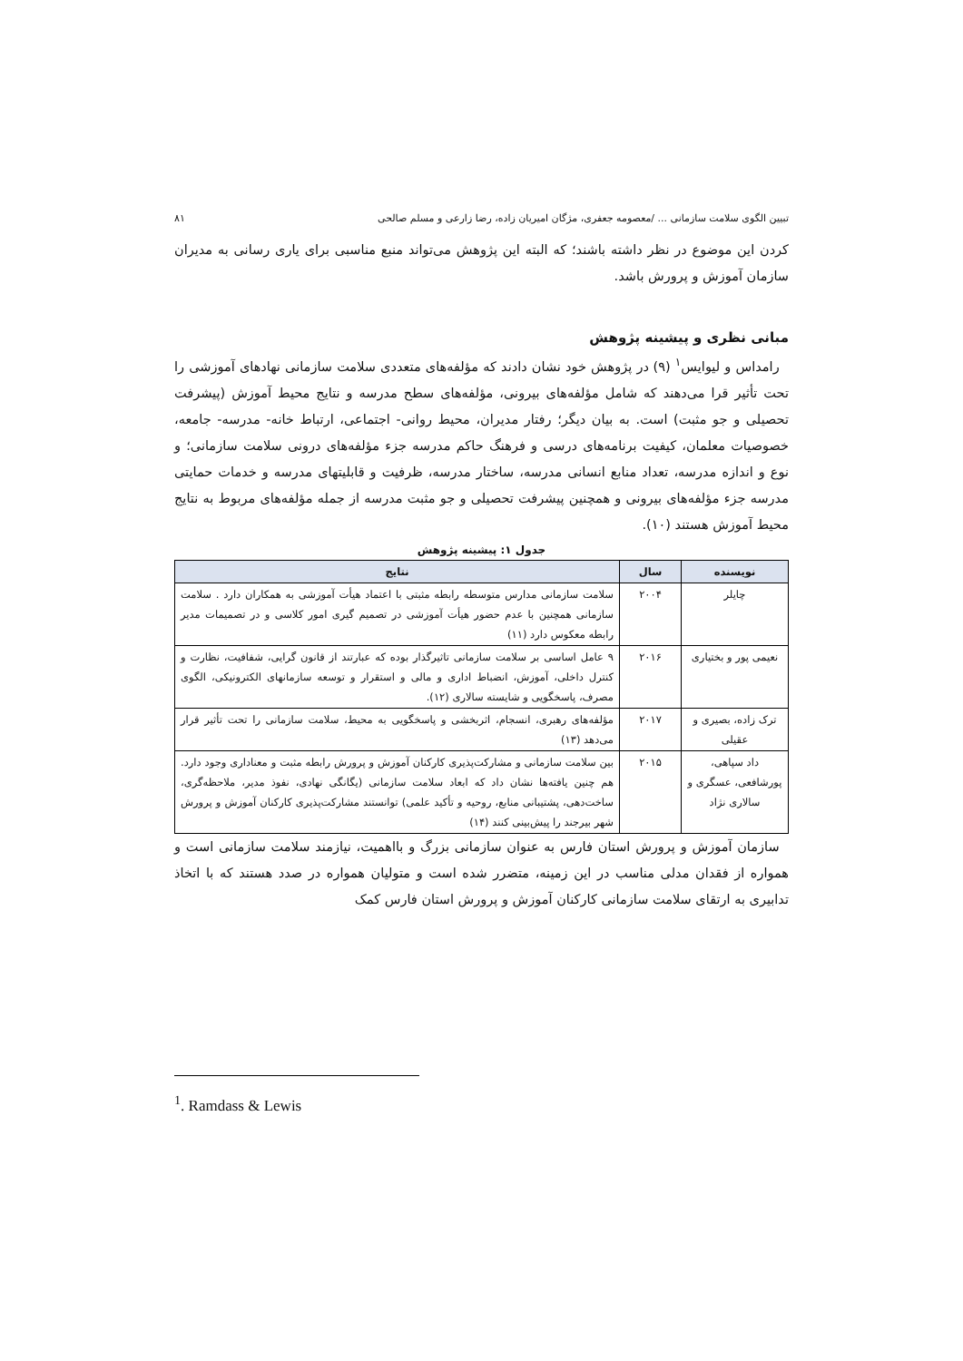تبیین الگوی سلامت سازمانی ... /معصومه جعفری، مژگان امیریان زاده، رضا زارعی و مسلم صالحی ۸۱
کردن این موضوع در نظر داشته باشند؛ که البته این پژوهش می‌تواند منبع مناسبی برای یاری رسانی به مدیران سازمان آموزش و پرورش باشد.
مبانی نظری و پیشینه پژوهش
رامداس و لیوایس<sup>۱</sup> (۹) در پژوهش خود نشان دادند که مؤلفه‌های متعددی سلامت سازمانی نهادهای آموزشی را تحت تأثیر قرا می‌دهند که شامل مؤلفه‌های بیرونی، مؤلفه‌های سطح مدرسه و نتایج محیط آموزش (پیشرفت تحصیلی و جو مثبت) است. به بیان دیگر؛ رفتار مدیران، محیط روانی- اجتماعی، ارتباط خانه- مدرسه- جامعه، خصوصیات معلمان، کیفیت برنامه‌های درسی و فرهنگ حاکم مدرسه جزء مؤلفه‌های درونی سلامت سازمانی؛ و نوع و اندازه مدرسه، تعداد منابع انسانی مدرسه، ساختار مدرسه، ظرفیت و قابلیتهای مدرسه و خدمات حمایتی مدرسه جزء مؤلفه‌های بیرونی و همچنین پیشرفت تحصیلی و جو مثبت مدرسه از جمله مؤلفه‌های مربوط به نتایج محیط آموزش هستند (۱۰).
جدول ۱: پیشینه پژوهش
| نویسنده | سال | نتایج |
| --- | --- | --- |
| چایلر | ۲۰۰۴ | سلامت سازمانی مدارس متوسطه رابطه مثبتی با اعتماد هیأت آموزشی به همکاران دارد . سلامت سازمانی همچنین با عدم حضور هیأت آموزشی در تصمیم گیری امور کلاسی و در تصمیمات مدیر رابطه معکوس دارد (۱۱) |
| نعیمی پور و بختیاری | ۲۰۱۶ | ۹ عامل اساسی بر سلامت سازمانی تاثیرگذار بوده که عبارتند از قانون گرایی، شفافیت، نظارت و کنترل داخلی، آموزش، انضباط اداری و مالی و استقرار و توسعه سازمانهای الکترونیکی، الگوی مصرف، پاسخگویی و شایسته سالاری (۱۲). |
| ترک زاده، بصیری و عقیلی | ۲۰۱۷ | مؤلفه‌های رهبری، انسجام، اثربخشی و پاسخگویی به محیط، سلامت سازمانی را تحت تأثیر قرار می‌دهد (۱۳) |
| داد سپاهی، پورشافعی، عسگری و سالاری نژاد | ۲۰۱۵ | بین سلامت سازمانی و مشارکت‌پذیری کارکنان آموزش و پرورش رابطه مثبت و معناداری وجود دارد. هم چنین یافته‌ها نشان داد که ابعاد سلامت سازمانی (یگانگی نهادی، نفوذ مدیر، ملاحظه‌گری، ساخت‌دهی، پشتیبانی منابع، روحیه و تأکید علمی) توانستند مشارکت‌پذیری کارکنان آموزش و پرورش شهر بیرجند را پیش‌بینی کنند (۱۴) |
سازمان آموزش و پرورش استان فارس به عنوان سازمانی بزرگ و بااهمیت، نیازمند سلامت سازمانی است و همواره از فقدان مدلی مناسب در این زمینه، متضرر شده است و متولیان همواره در صدد هستند که با اتخاذ تدابیری به ارتقای سلامت سازمانی کارکنان آموزش و پرورش استان فارس کمک
<sup>1</sup>. Ramdass & Lewis